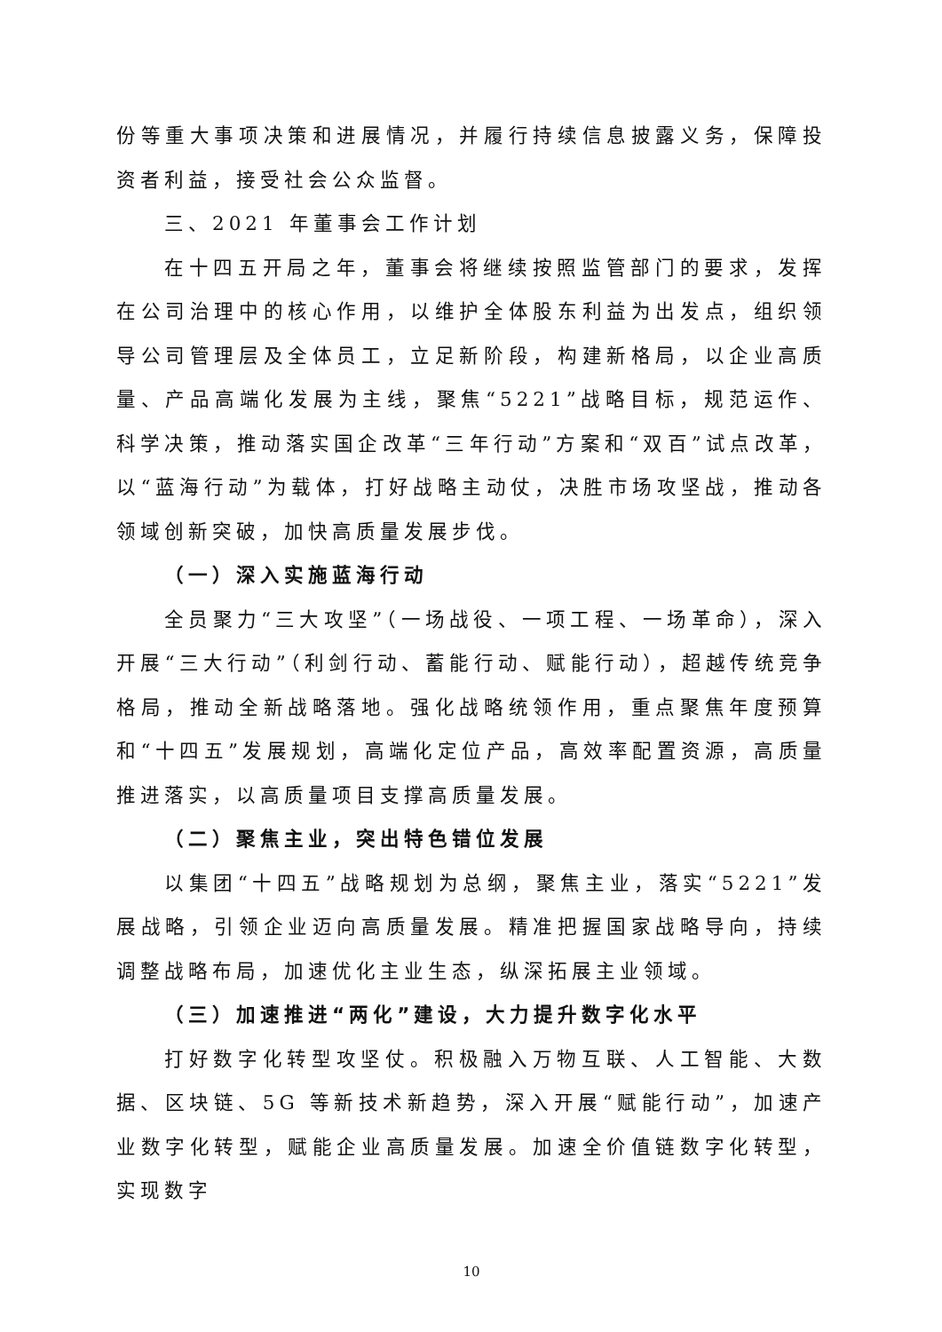份等重大事项决策和进展情况，并履行持续信息披露义务，保障投资者利益，接受社会公众监督。
三、2021 年董事会工作计划
在十四五开局之年，董事会将继续按照监管部门的要求，发挥在公司治理中的核心作用，以维护全体股东利益为出发点，组织领导公司管理层及全体员工，立足新阶段，构建新格局，以企业高质量、产品高端化发展为主线，聚焦“5221”战略目标，规范运作、科学决策，推动落实国企改革“三年行动”方案和“双百”试点改革，以“蓝海行动”为载体，打好战略主动仗，决胜市场攻坚战，推动各领域创新突破，加快高质量发展步伐。
（一）深入实施蓝海行动
全员聚力“三大攻坚”（一场战役、一项工程、一场革命），深入开展“三大行动”（利剑行动、蓄能行动、赋能行动），超越传统竞争格局，推动全新战略落地。强化战略统领作用，重点聚焦年度预算和“十四五”发展规划，高端化定位产品，高效率配置资源，高质量推进落实，以高质量项目支撑高质量发展。
（二）聚焦主业，突出特色错位发展
以集团“十四五”战略规划为总纲，聚焦主业，落实“5221”发展战略，引领企业迈向高质量发展。精准把握国家战略导向，持续调整战略布局，加速优化主业生态，纵深拓展主业领域。
（三）加速推进“两化”建设，大力提升数字化水平
打好数字化转型攻坚仗。积极融入万物互联、人工智能、大数据、区块链、5G 等新技术新趋势，深入开展“赋能行动”，加速产业数字化转型，赋能企业高质量发展。加速全价值链数字化转型，实现数字
10